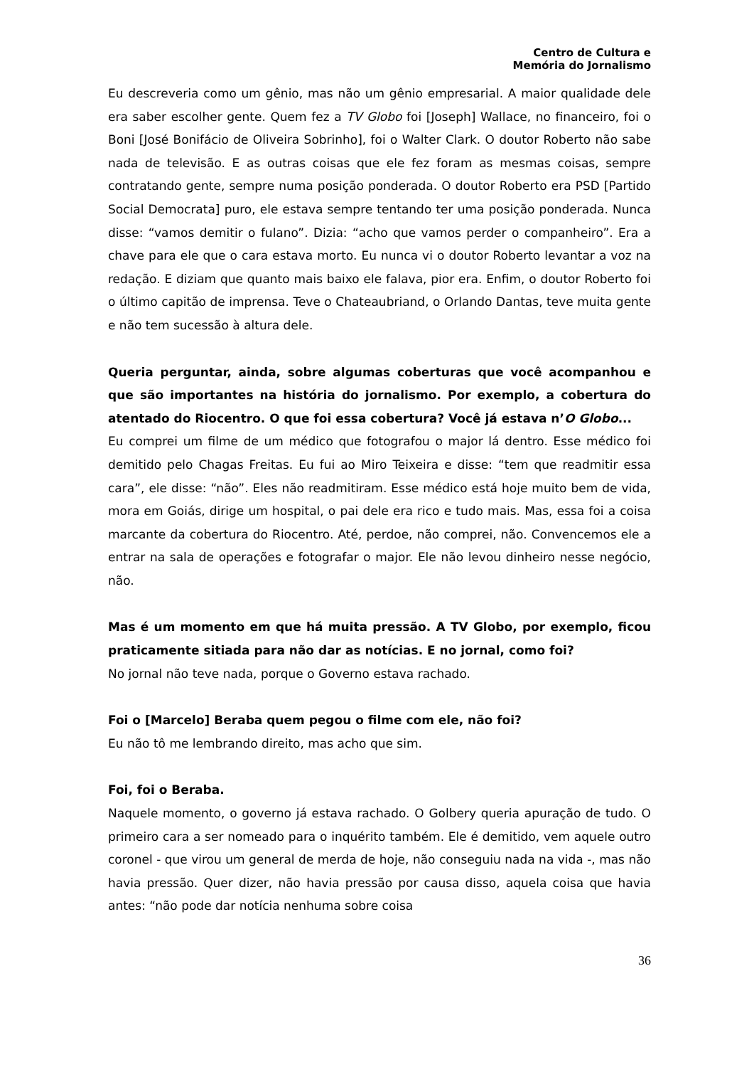Centro de Cultura e
Memória do Jornalismo
Eu descreveria como um gênio, mas não um gênio empresarial. A maior qualidade dele era saber escolher gente. Quem fez a TV Globo foi [Joseph] Wallace, no financeiro, foi o Boni [José Bonifácio de Oliveira Sobrinho], foi o Walter Clark. O doutor Roberto não sabe nada de televisão. E as outras coisas que ele fez foram as mesmas coisas, sempre contratando gente, sempre numa posição ponderada. O doutor Roberto era PSD [Partido Social Democrata] puro, ele estava sempre tentando ter uma posição ponderada. Nunca disse: “vamos demitir o fulano”. Dizia: “acho que vamos perder o companheiro”. Era a chave para ele que o cara estava morto. Eu nunca vi o doutor Roberto levantar a voz na redação. E diziam que quanto mais baixo ele falava, pior era. Enfim, o doutor Roberto foi o último capitão de imprensa. Teve o Chateaubriand, o Orlando Dantas, teve muita gente e não tem sucessão à altura dele.
Queria perguntar, ainda, sobre algumas coberturas que você acompanhou e que são importantes na história do jornalismo. Por exemplo, a cobertura do atentado do Riocentro. O que foi essa cobertura? Você já estava n’O Globo...
Eu comprei um filme de um médico que fotografou o major lá dentro. Esse médico foi demitido pelo Chagas Freitas. Eu fui ao Miro Teixeira e disse: “tem que readmitir essa cara”, ele disse: “não”. Eles não readmitiram. Esse médico está hoje muito bem de vida, mora em Goiás, dirige um hospital, o pai dele era rico e tudo mais. Mas, essa foi a coisa marcante da cobertura do Riocentro. Até, perdoe, não comprei, não. Convencemos ele a entrar na sala de operações e fotografar o major. Ele não levou dinheiro nesse negócio, não.
Mas é um momento em que há muita pressão. A TV Globo, por exemplo, ficou praticamente sitiada para não dar as notícias. E no jornal, como foi?
No jornal não teve nada, porque o Governo estava rachado.
Foi o [Marcelo] Beraba quem pegou o filme com ele, não foi?
Eu não tô me lembrando direito, mas acho que sim.
Foi, foi o Beraba.
Naquele momento, o governo já estava rachado. O Golbery queria apuração de tudo. O primeiro cara a ser nomeado para o inquérito também. Ele é demitido, vem aquele outro coronel - que virou um general de merda de hoje, não conseguiu nada na vida -, mas não havia pressão. Quer dizer, não havia pressão por causa disso, aquela coisa que havia antes: “não pode dar notícia nenhuma sobre coisa
36